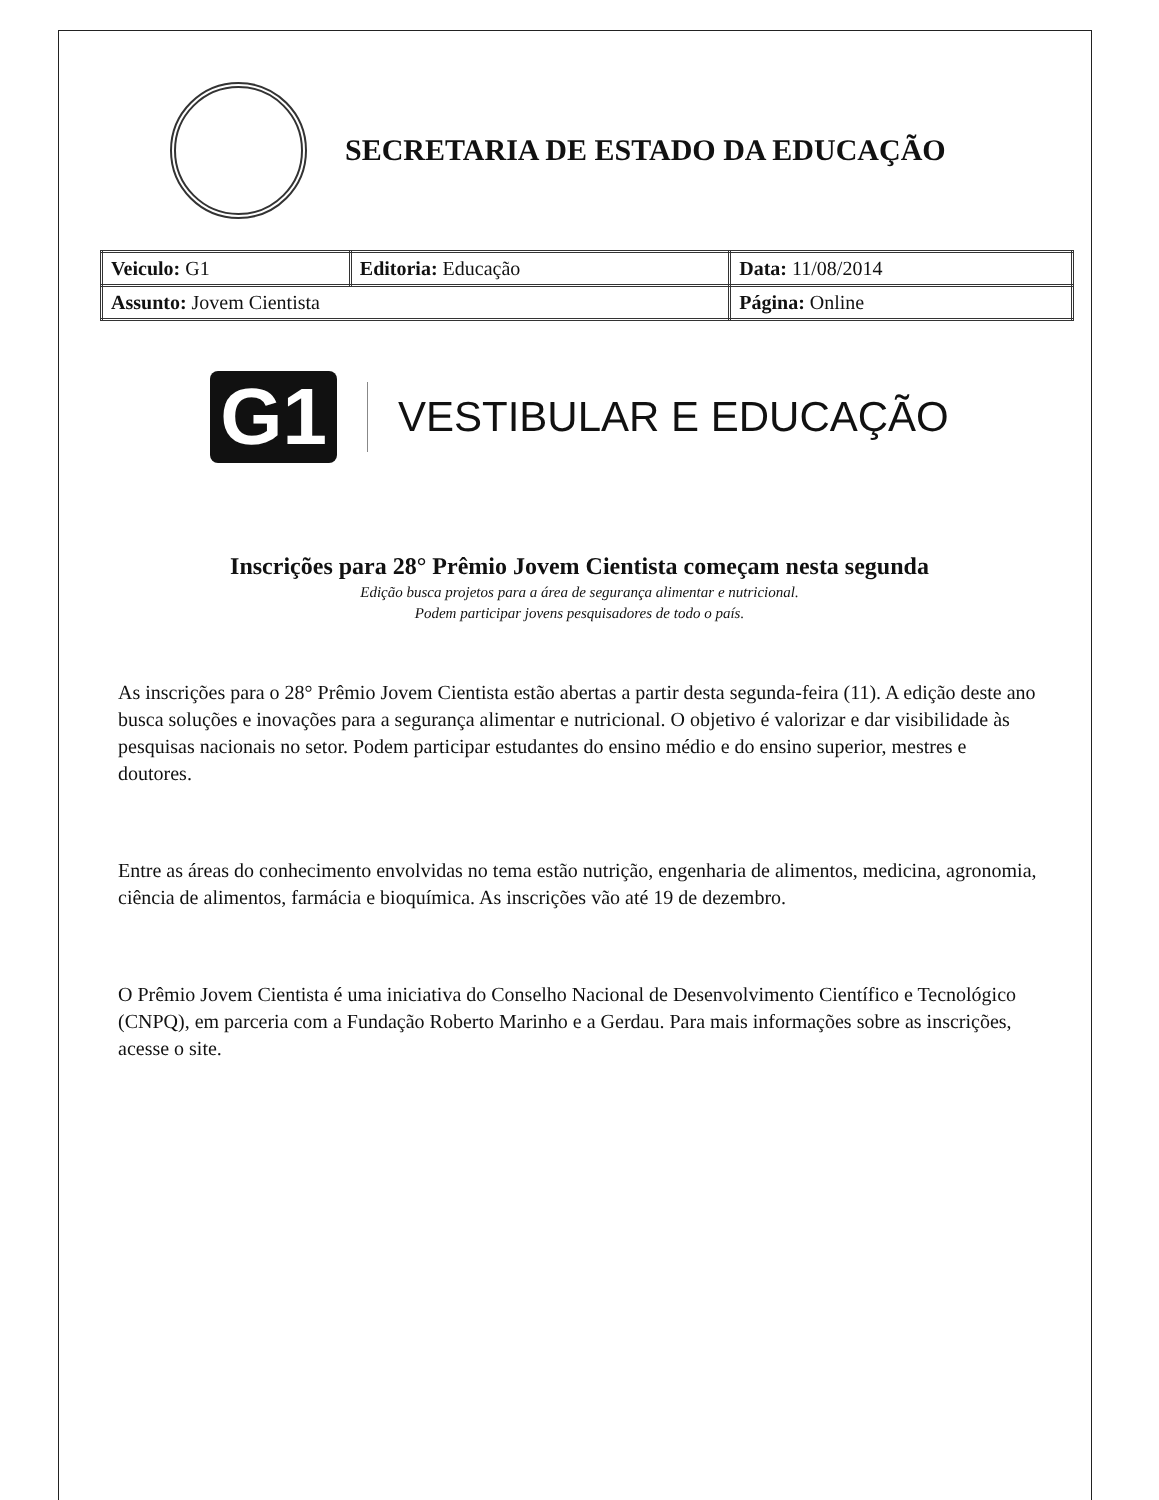SECRETARIA DE ESTADO DA EDUCAÇÃO
| Veiculo: G1 | Editoria: Educação | Data: 11/08/2014 |
| Assunto: Jovem Cientista | | Página: Online |
G1 VESTIBULAR E EDUCAÇÃO
Inscrições para 28° Prêmio Jovem Cientista começam nesta segunda
Edição busca projetos para a área de segurança alimentar e nutricional.
Podem participar jovens pesquisadores de todo o país.
As inscrições para o 28° Prêmio Jovem Cientista estão abertas a partir desta segunda-feira (11). A edição deste ano busca soluções e inovações para a segurança alimentar e nutricional. O objetivo é valorizar e dar visibilidade às pesquisas nacionais no setor. Podem participar estudantes do ensino médio e do ensino superior, mestres e doutores.
Entre as áreas do conhecimento envolvidas no tema estão nutrição, engenharia de alimentos, medicina, agronomia, ciência de alimentos, farmácia e bioquímica. As inscrições vão até 19 de dezembro.
O Prêmio Jovem Cientista é uma iniciativa do Conselho Nacional de Desenvolvimento Científico e Tecnológico (CNPQ), em parceria com a Fundação Roberto Marinho e a Gerdau. Para mais informações sobre as inscrições, acesse o site.